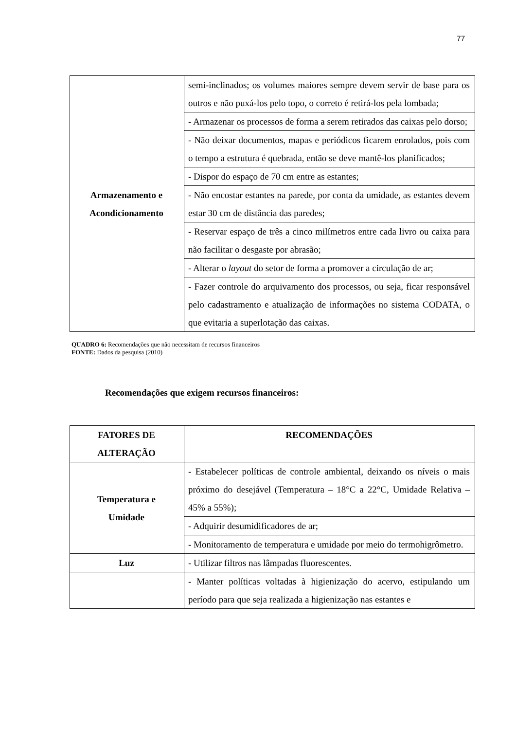77
| Armazenamento e Acondicionamento | semi-inclinados; os volumes maiores sempre devem servir de base para os outros e não puxá-los pelo topo, o correto é retirá-los pela lombada; |
| | - Armazenar os processos de forma a serem retirados das caixas pelo dorso; |
| | - Não deixar documentos, mapas e periódicos ficarem enrolados, pois com o tempo a estrutura é quebrada, então se deve mantê-los planificados; |
| | - Dispor do espaço de 70 cm entre as estantes; |
| | - Não encostar estantes na parede, por conta da umidade, as estantes devem estar 30 cm de distância das paredes; |
| | - Reservar espaço de três a cinco milímetros entre cada livro ou caixa para não facilitar o desgaste por abrasão; |
| | - Alterar o layout do setor de forma a promover a circulação de ar; |
| | - Fazer controle do arquivamento dos processos, ou seja, ficar responsável pelo cadastramento e atualização de informações no sistema CODATA, o que evitaria a superlotação das caixas. |
QUADRO 6: Recomendações que não necessitam de recursos financeiros
FONTE: Dados da pesquisa (2010)
Recomendações que exigem recursos financeiros:
| FATORES DE ALTERAÇÃO | RECOMENDAÇÕES |
| --- | --- |
| Temperatura e Umidade | - Estabelecer políticas de controle ambiental, deixando os níveis o mais próximo do desejável (Temperatura – 18°C a 22°C, Umidade Relativa – 45% a 55%); |
| | - Adquirir desumidificadores de ar; |
| | - Monitoramento de temperatura e umidade por meio do termohigrômetro. |
| Luz | - Utilizar filtros nas lâmpadas fluorescentes. |
| | - Manter políticas voltadas à higienização do acervo, estipulando um período para que seja realizada a higienização nas estantes e |